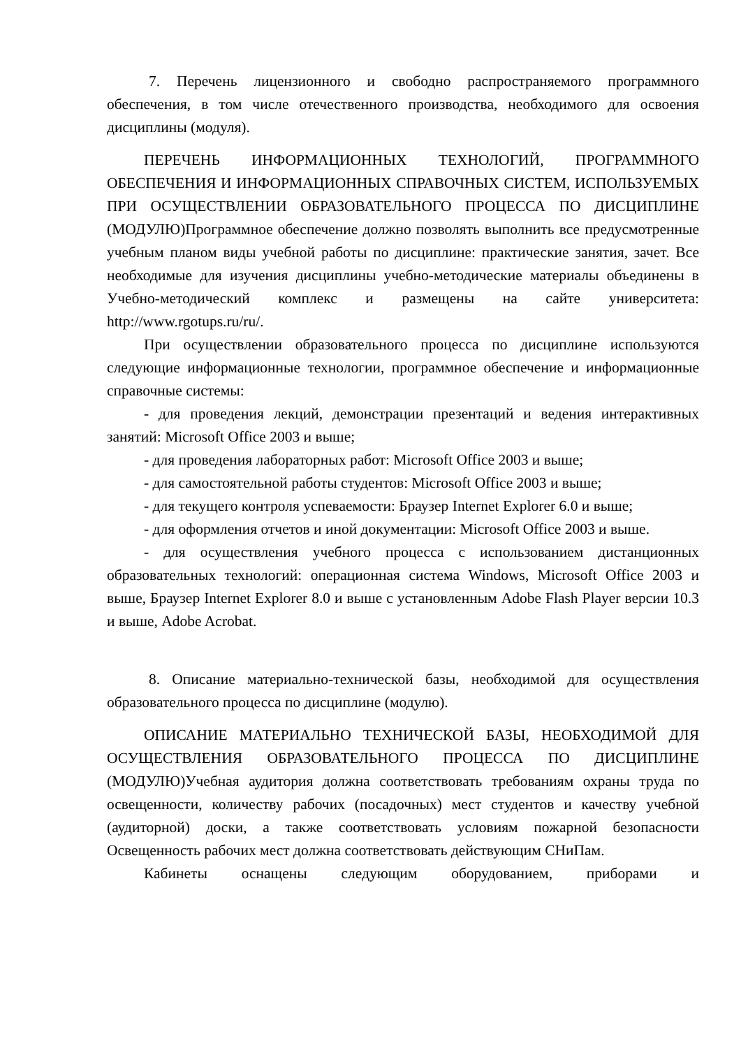7. Перечень лицензионного и свободно распространяемого программного обеспечения, в том числе отечественного производства, необходимого для освоения дисциплины (модуля).
ПЕРЕЧЕНЬ ИНФОРМАЦИОННЫХ ТЕХНОЛОГИЙ, ПРОГРАММНОГО ОБЕСПЕЧЕНИЯ И ИНФОРМАЦИОННЫХ СПРАВОЧНЫХ СИСТЕМ, ИСПОЛЬЗУЕМЫХ ПРИ ОСУЩЕСТВЛЕНИИ ОБРАЗОВАТЕЛЬНОГО ПРОЦЕССА ПО ДИСЦИПЛИНЕ (МОДУЛЮ)Программное обеспечение должно позволять выполнить все предусмотренные учебным планом виды учебной работы по дисциплине: практические занятия, зачет. Все необходимые для изучения дисциплины учебно-методические материалы объединены в Учебно-методический комплекс и размещены на сайте университета: http://www.rgotups.ru/ru/.
При осуществлении образовательного процесса по дисциплине используются следующие информационные технологии, программное обеспечение и информационные справочные системы:
- для проведения лекций, демонстрации презентаций и ведения интерактивных занятий: Microsoft Office 2003 и выше;
- для проведения лабораторных работ: Microsoft Office 2003 и выше;
- для самостоятельной работы студентов: Microsoft Office 2003 и выше;
- для текущего контроля успеваемости: Браузер Internet Explorer 6.0 и выше;
- для оформления отчетов и иной документации: Microsoft Office 2003 и выше.
- для осуществления учебного процесса с использованием дистанционных образовательных технологий: операционная система Windows, Microsoft Office 2003 и выше, Браузер Internet Explorer 8.0 и выше с установленным Adobe Flash Player версии 10.3 и выше, Adobe Acrobat.
8. Описание материально-технической базы, необходимой для осуществления образовательного процесса по дисциплине (модулю).
ОПИСАНИЕ МАТЕРИАЛЬНО ТЕХНИЧЕСКОЙ БАЗЫ, НЕОБХОДИМОЙ ДЛЯ ОСУЩЕСТВЛЕНИЯ ОБРАЗОВАТЕЛЬНОГО ПРОЦЕССА ПО ДИСЦИПЛИНЕ (МОДУЛЮ)Учебная аудитория должна соответствовать требованиям охраны труда по освещенности, количеству рабочих (посадочных) мест студентов и качеству учебной (аудиторной) доски, а также соответствовать условиям пожарной безопасности Освещенность рабочих мест должна соответствовать действующим СНиПам.
Кабинеты оснащены следующим оборудованием, приборами и